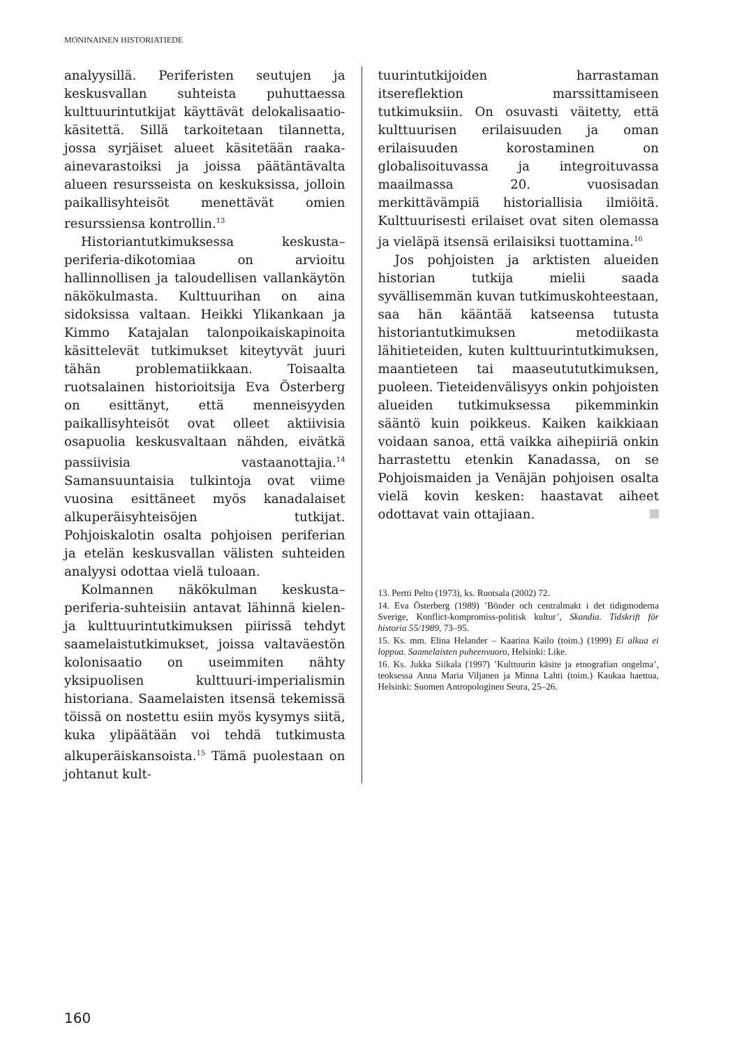MONINAINEN HISTORIATIEDE
analyysillä. Periferisten seutujen ja keskusvallan suhteista puhuttaessa kulttuurintutkijat käyttävät delokalisaatio-käsitettä. Sillä tarkoitetaan tilannetta, jossa syrjäiset alueet käsitetään raaka-ainevarastoiksi ja joissa päätäntävalta alueen resursseista on keskuksissa, jolloin paikallisyhteisöt menettävät omien resurssiensa kontrollin.<sup>13</sup>
Historiantutkimuksessa keskusta–periferia-dikotomiaa on arvioitu hallinnollisen ja taloudellisen vallankäytön näkökulmasta. Kulttuurihan on aina sidoksissa valtaan. Heikki Ylikankaan ja Kimmo Katajalan talonpoikaiskapinoita käsittelevät tutkimukset kiteytyvät juuri tähän problematiikkaan. Toisaalta ruotsalainen historioitsija Eva Österberg on esittänyt, että menneisyyden paikallisyhteisöt ovat olleet aktiivisia osapuolia keskusvaltaan nähden, eivätkä passiivisia vastaanottajia.<sup>14</sup> Samansuuntaisia tulkintoja ovat viime vuosina esittäneet myös kanadalaiset alkuperäisyhteisöjen tutkijat. Pohjoiskalotin osalta pohjoisen periferian ja etelän keskusvallan välisten suhteiden analyysi odottaa vielä tuloaan.
Kolmannen näkökulman keskusta–periferia-suhteisiin antavat lähinnä kielen- ja kulttuurintutkimuksen piirissä tehdyt saamelaistutkimukset, joissa valtaväestön kolonisaatio on useimmiten nähty yksipuolisen kulttuuri-imperialismin historiana. Saamelaisten itsensä tekemissä töissä on nostettu esiin myös kysymys siitä, kuka ylipäätään voi tehdä tutkimusta alkuperäiskansoista.<sup>15</sup> Tämä puolestaan on johtanut kult-
tuurintutkijoiden harrastaman itsereflektion marssittamiseen tutkimuksiin. On osuvasti väitetty, että kulttuurisen erilaisuuden ja oman erilaisuuden korostaminen on globalisoituvassa ja integroituvassa maailmassa 20. vuosisadan merkittävämpiä historiallisia ilmiöitä. Kulttuurisesti erilaiset ovat siten olemassa ja vieläpä itsensä erilaisiksi tuottamina.<sup>16</sup>
Jos pohjoisten ja arktisten alueiden historian tutkija mielii saada syvällisemmän kuvan tutkimuskohteestaan, saa hän kääntää katseensa tutusta historiantutkimuksen metodiikasta lähitieteiden, kuten kulttuurintutkimuksen, maantieteen tai maaseutututkimuksen, puoleen. Tieteidenvälisyys onkin pohjoisten alueiden tutkimuksessa pikemminkin sääntö kuin poikkeus. Kaiken kaikkiaan voidaan sanoa, että vaikka aihepiiriä onkin harrastettu etenkin Kanadassa, on se Pohjoismaiden ja Venäjän pohjoisen osalta vielä kovin kesken: haastavat aiheet odottavat vain ottajiaan.
13. Pertti Pelto (1973), ks. Ruotsala (2002) 72.
14. Eva Österberg (1989) ’Bönder och centralmakt i det tidigmoderna Sverige, Konflict-kompromiss-politisk kultur’, Skandia. Tidskrift för historia 55/1989, 73–95.
15. Ks. mm. Elina Helander – Kaarina Kailo (toim.) (1999) Ei alkua ei loppua. Saamelaisten puheenvuoro, Helsinki: Like.
16. Ks. Jukka Siikala (1997) ’Kulttuurin käsite ja etnografian ongelma’, teoksessa Anna Maria Viljanen ja Minna Lahti (toim.) Kaukaa haettua, Helsinki: Suomen Antropologinen Seura, 25–26.
160